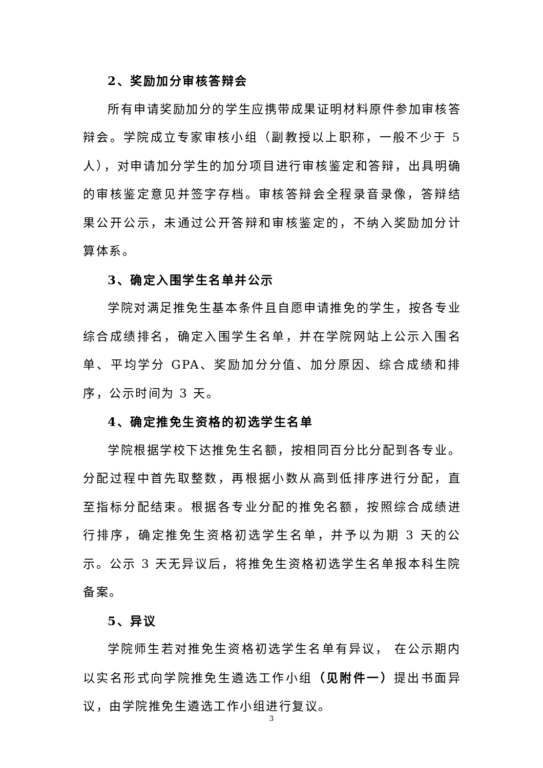2、奖励加分审核答辩会
所有申请奖励加分的学生应携带成果证明材料原件参加审核答辩会。学院成立专家审核小组（副教授以上职称，一般不少于 5 人），对申请加分学生的加分项目进行审核鉴定和答辩，出具明确的审核鉴定意见并签字存档。审核答辩会全程录音录像，答辩结果公开公示，未通过公开答辩和审核鉴定的，不纳入奖励加分计算体系。
3、确定入围学生名单并公示
学院对满足推免生基本条件且自愿申请推免的学生，按各专业综合成绩排名，确定入围学生名单，并在学院网站上公示入围名单、平均学分 GPA、奖励加分分值、加分原因、综合成绩和排序，公示时间为 3 天。
4、确定推免生资格的初选学生名单
学院根据学校下达推免生名额，按相同百分比分配到各专业。分配过程中首先取整数，再根据小数从高到低排序进行分配，直至指标分配结束。根据各专业分配的推免名额，按照综合成绩进行排序，确定推免生资格初选学生名单，并予以为期 3 天的公示。公示 3 天无异议后，将推免生资格初选学生名单报本科生院备案。
5、异议
学院师生若对推免生资格初选学生名单有异议， 在公示期内以实名形式向学院推免生遴选工作小组（见附件一）提出书面异议，由学院推免生遴选工作小组进行复议。
3